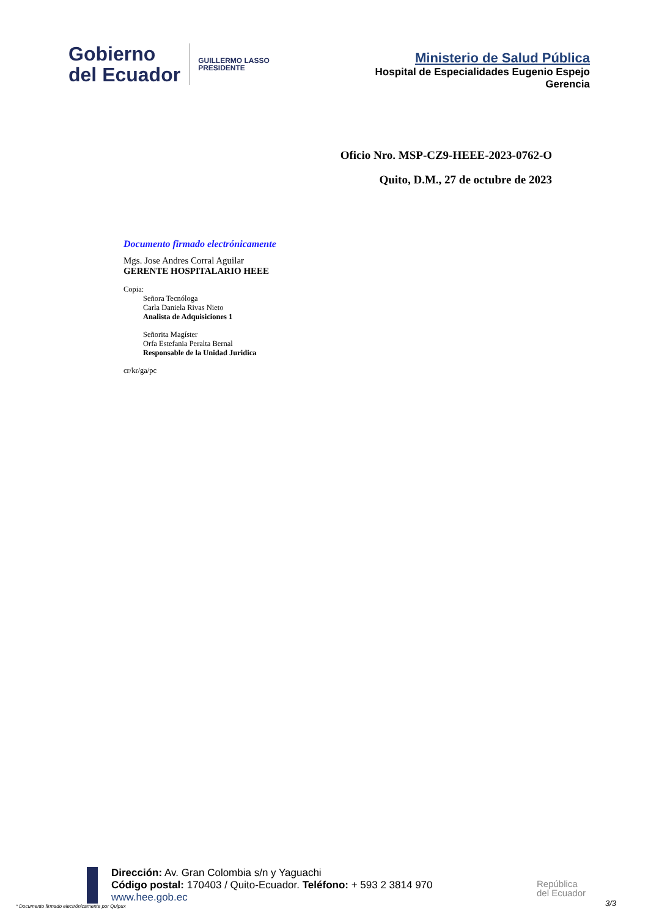Gobierno
del Ecuador
GUILLERMO LASSO
PRESIDENTE
Ministerio de Salud Pública
Hospital de Especialidades Eugenio Espejo
Gerencia
Oficio Nro. MSP-CZ9-HEEE-2023-0762-O
Quito, D.M., 27 de octubre de 2023
Documento firmado electrónicamente
Mgs. Jose Andres Corral Aguilar
GERENTE HOSPITALARIO HEEE
Copia:
Señora Tecnóloga
Carla Daniela Rivas Nieto
Analista de Adquisiciones 1
Señorita Magíster
Orfa Estefania Peralta Bernal
Responsable de la Unidad Juridica
cr/kr/ga/pc
Dirección: Av. Gran Colombia s/n y Yaguachi
Código postal: 170403 / Quito-Ecuador. Teléfono: + 593 2 3814 970
www.hee.gob.ec
República
del Ecuador
* Documento firmado electrónicamente por Quipux
3/3